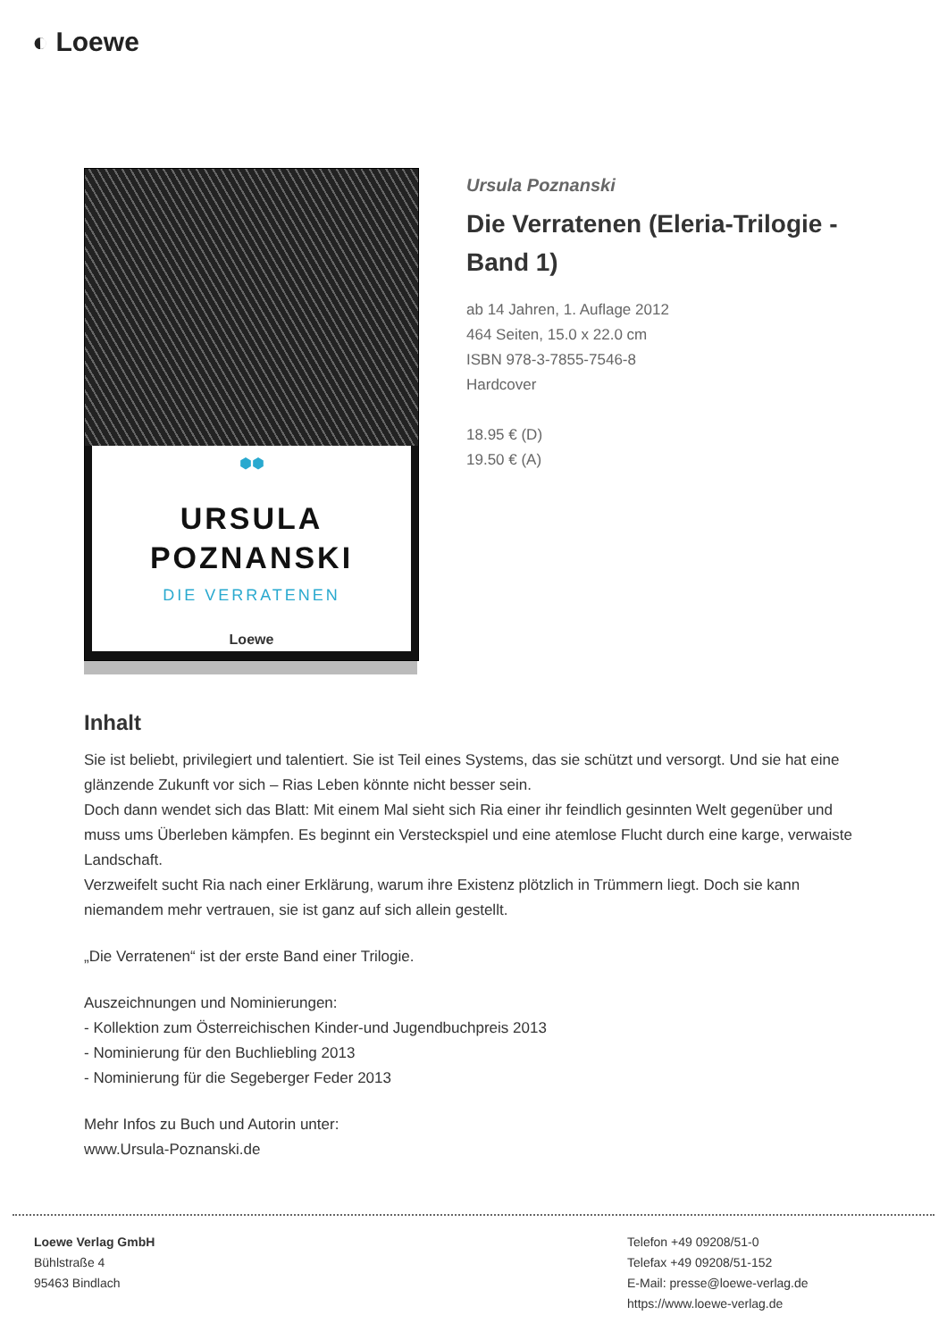◐ Loewe
⬢⬢
URSULA
POZNANSKI
DIE VERRATENEN
Loewe
Ursula Poznanski
Die Verratenen (Eleria-Trilogie - Band 1)
ab 14 Jahren, 1. Auflage 2012
464 Seiten, 15.0 x 22.0 cm
ISBN 978-3-7855-7546-8
Hardcover
18.95 € (D)
19.50 € (A)
Inhalt
Sie ist beliebt, privilegiert und talentiert. Sie ist Teil eines Systems, das sie schützt und versorgt. Und sie hat eine glänzende Zukunft vor sich – Rias Leben könnte nicht besser sein.
Doch dann wendet sich das Blatt: Mit einem Mal sieht sich Ria einer ihr feindlich gesinnten Welt gegenüber und muss ums Überleben kämpfen. Es beginnt ein Versteckspiel und eine atemlose Flucht durch eine karge, verwaiste Landschaft.
Verzweifelt sucht Ria nach einer Erklärung, warum ihre Existenz plötzlich in Trümmern liegt. Doch sie kann niemandem mehr vertrauen, sie ist ganz auf sich allein gestellt.
„Die Verratenen“ ist der erste Band einer Trilogie.
Auszeichnungen und Nominierungen:
- Kollektion zum Österreichischen Kinder-und Jugendbuchpreis 2013
- Nominierung für den Buchliebling 2013
- Nominierung für die Segeberger Feder 2013
Mehr Infos zu Buch und Autorin unter:
www.Ursula-Poznanski.de
Loewe Verlag GmbH
Bühlstraße 4
95463 Bindlach
Telefon +49 09208/51-0
Telefax +49 09208/51-152
E-Mail: presse@loewe-verlag.de
https://www.loewe-verlag.de